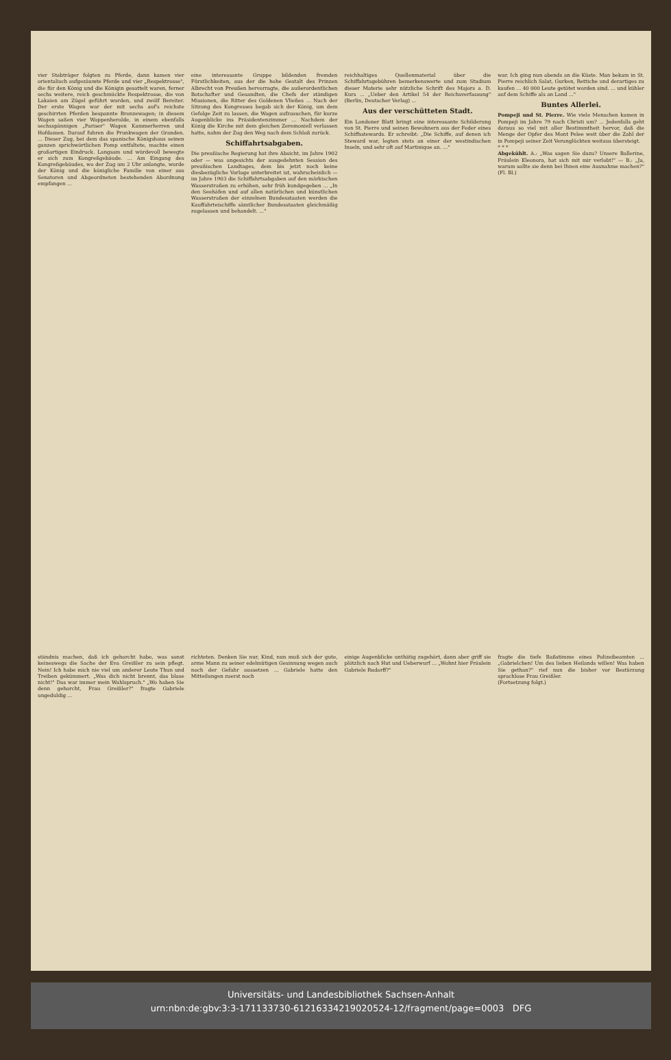vier Stabträger folgten zu Pferde, dann kamen vier orientalisch aufgezäumte Pferde und vier „Respektrosse", die für den König und die Königin gesattelt waren, ferner sechs weitere, reich geschmückte Respektrosse, die von Lakaien am Zügel geführt wurden, und zwölf Bereiter. Der erste Wagen war der mit sechs auf's reichste geschirrten Pferden bespannte Bronzewagen; in diesem Wagen saßen vier Wappenherolde, in einem ebenfalls sechsspännigen „Pariser" Wagen Kammerherren und Hofdamen. Darauf fuhren die Prunkwagen der Granden. ... Dieser Zug, bei dem das spanische Königshaus seinen ganzen sprichwörtlichen Pomp entfaltete, machte einen großartigen Eindruck. Langsam und würdevoll bewegte er sich zum Kongreßgebäude. ... Am Eingang des Kongreßgebäudes, wo der Zug um 2 Uhr anlangte, wurde der König und die königliche Familie von einer aus Senatoren und Abgeordneten bestehenden Abordnung empfangen ...
eine interessante Gruppe bildenden fremden Fürstlichkeiten, aus der die hohe Gestalt des Prinzen Albrecht von Preußen hervorragte, die außerordentlichen Botschafter und Gesandten, die Chefs der ständigen Missionen, die Ritter des Goldenen Vließes ... Nach der Sitzung des Kongresses begab sich der König, um dem Gefolge Zeit zu lassen, die Wagen aufzusuchen, für kurze Augenblicke ins Präsidentenzimmer ... Nachdem der König die Kirche mit dem gleichen Zeremoniell verlassen hatte, nahm der Zug den Weg nach dem Schloß zurück.
Schiffahrtsabgaben.
Die preußische Regierung hat ihre Absicht, im Jahre 1902 oder — was angesichts der ausgedehnten Session des preußischen Landtages, dem bis jetzt noch keine diesbezügliche Vorlage unterbreitet ist, wahrscheinlich — im Jahre 1903 die Schiffahrtsabgaben auf den märkischen Wasserstraßen zu erhöhen, sehr früh kundgegeben ... „In den Seehäfen und auf allen natürlichen und künstlichen Wasserstraßen der einzelnen Bundesstaaten werden die Kauffahrteischiffe sämtlicher Bundesstaaten gleichmäßig zugelassen und behandelt. ..."
reichhaltiges Quellenmaterial über die Schiffahrtsgebühren bemerkenswerte und zum Studium dieser Materie sehr nützliche Schrift des Majors a. D. Kurs ... „Ueber den Artikel 54 der Reichsverfassung" (Berlin, Deutscher Verlag) ...
Aus der verschütteten Stadt.
Ein Londoner Blatt bringt eine interessante Schilderung von St. Pierre und seinen Bewohnern aus der Feder eines Schiffsstewards. Er schreibt: „Die Schiffe, auf denen ich Steward war, legten stets an einer der westindischen Inseln, und sehr oft auf Martinique an. ..."
war. Ich ging nun abends an die Küste. Man bekam in St. Pierre reichlich Salat, Gurken, Rettiche und derartiges zu kaufen ... 40 000 Leute getötet worden sind. ... und kühler auf dem Schiffe als an Land ..."
Buntes Allerlei.
Pompeji und St. Pierre. Wie viele Menschen kamen in Pompeji im Jahre 79 nach Christi um? ... Jedenfalls geht daraus so viel mit aller Bestimmtheit hervor, daß die Menge der Opfer des Mont Pelee weit über die Zahl der in Pompeji seiner Zeit Verunglückten weitaus übersteigt.
* * *
Abgekühlt. A.: „Was sagen Sie dazu? Unsere Ballerine, Fräulein Eleonora, hat sich mit mir verlobt!" — B.: „Ja, warum sollte sie denn bei Ihnen eine Ausnahme machen?" (Fl. Bl.)
ständnis machen, daß ich gehorcht habe, was sonst keineswegs die Sache der Eva Greißler zu sein pflegt. Nein! Ich habe mich nie viel um anderer Leute Thun und Treiben gekümmert. „Was dich nicht brennt, das blase nicht!" Das war immer mein Wahlspruch." „Wo haben Sie denn gehorcht, Frau Greißler?" fragte Gabriele ungeduldig ...
richteten. Denken Sie nur, Kind, nun muß sich der gute, arme Mann zu seiner edelmütigen Gesinnung wegen auch noch der Gefahr aussetzen ... Gabriele hatte den Mitteilungen zuerst noch
einige Augenblicke unthätig zugehört, dann aber griff sie plötzlich nach Hut und Ueberwurf ... „Wohnt hier Fräulein Gabriele Rudorff?"
fragte die tiefe Baßstimme eines Polizeibeamten ... „Gabrielchen! Um des lieben Heilands willen! Was haben Sie gethan?" rief nun die bisher vor Bestürzung sprachlose Frau Greißler.
(Fortsetzung folgt.)
Universitäts- und Landesbibliothek Sachsen-Anhalt
urn:nbn:de:gbv:3:3-171133730-61216334219020524-12/fragment/page=0003 DFG